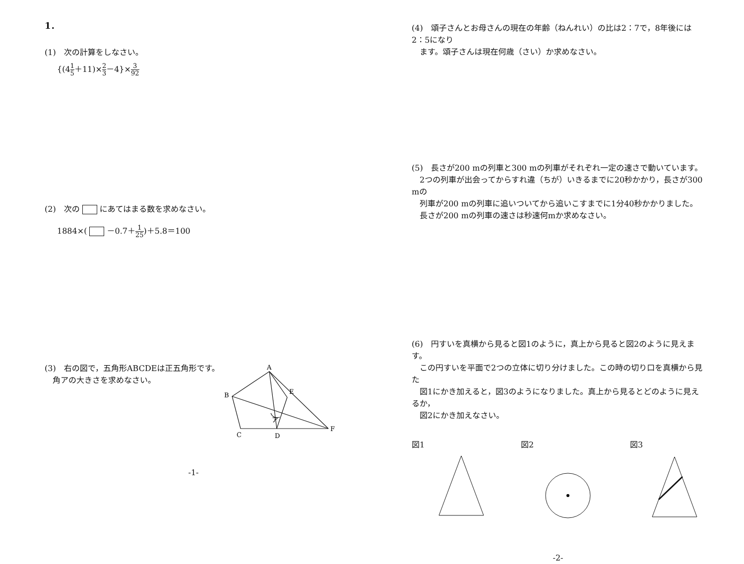1．
(1)　次の計算をしなさい。
{(41 5＋11)×2 3－4}×3 92
(2)　次の にあてはまる数を求めなさい。
1884×( －0.7＋1 25)＋5.8＝100
(3)　右の図で，五角形ABCDEは正五角形です。
　角アの大きさを求めなさい。
A
B
C
D
E
F
ア
-1-
(4)　頌子さんとお母さんの現在の年齢（ねんれい）の比は2：7で，8年後には2：5になり
　ます。頌子さんは現在何歳（さい）か求めなさい。
(5)　長さが200 mの列車と300 mの列車がそれぞれ一定の速さで動いています。
　2つの列車が出会ってからすれ違（ちが）いきるまでに20秒かかり，長さが300 mの
　列車が200 mの列車に追いついてから追いこすまでに1分40秒かかりました。
　長さが200 mの列車の速さは秒速何mか求めなさい。
(6)　円すいを真横から見ると図1のように，真上から見ると図2のように見えます。
　この円すいを平面で2つの立体に切り分けました。この時の切り口を真横から見た
　図1にかき加えると，図3のようになりました。真上から見るとどのように見えるか，
　図2にかき加えなさい。
図1 図2 図3
-2-